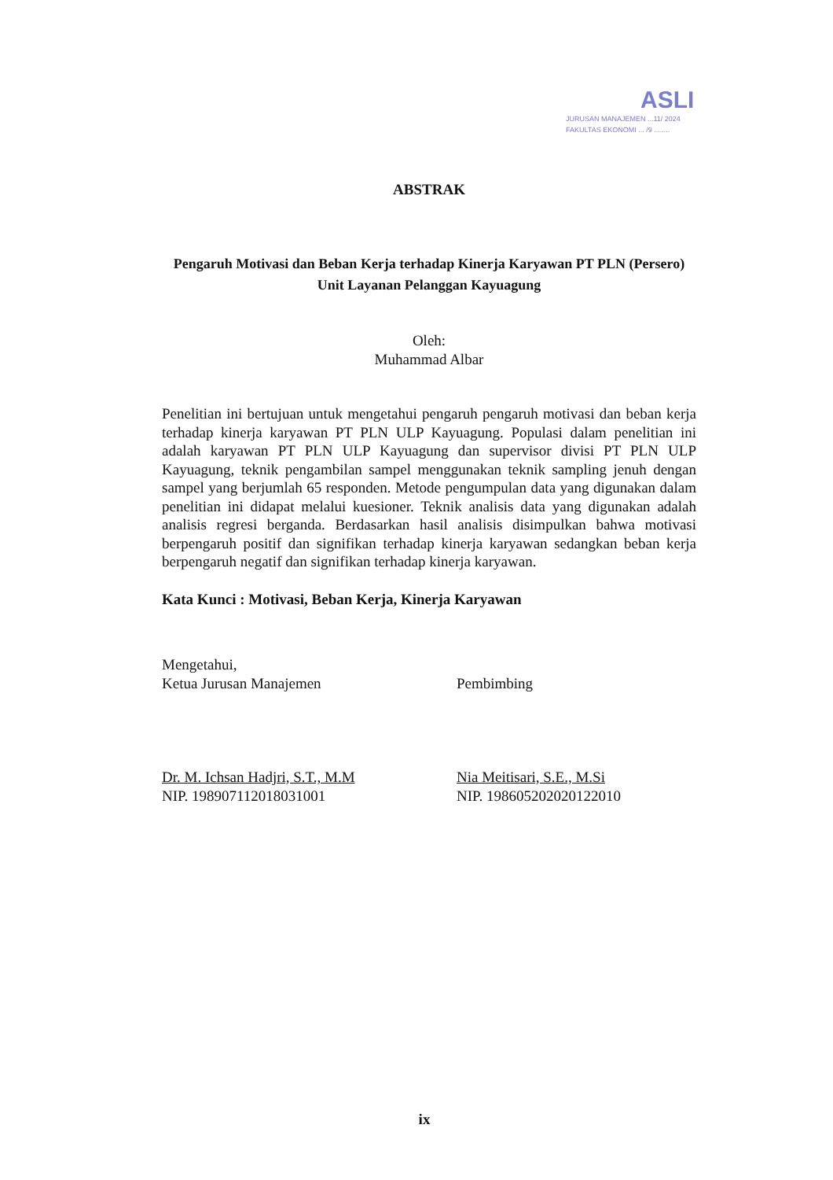ASLI
JURUSAN MANAJEMEN ...11/ 2024
FAKULTAS EKONOMI ... /9 ........
ABSTRAK
Pengaruh Motivasi dan Beban Kerja terhadap Kinerja Karyawan PT PLN (Persero) Unit Layanan Pelanggan Kayuagung
Oleh:
Muhammad Albar
Penelitian ini bertujuan untuk mengetahui pengaruh pengaruh motivasi dan beban kerja terhadap kinerja karyawan PT PLN ULP Kayuagung. Populasi dalam penelitian ini adalah karyawan PT PLN ULP Kayuagung dan supervisor divisi PT PLN ULP Kayuagung, teknik pengambilan sampel menggunakan teknik sampling jenuh dengan sampel yang berjumlah 65 responden. Metode pengumpulan data yang digunakan dalam penelitian ini didapat melalui kuesioner. Teknik analisis data yang digunakan adalah analisis regresi berganda. Berdasarkan hasil analisis disimpulkan bahwa motivasi berpengaruh positif dan signifikan terhadap kinerja karyawan sedangkan beban kerja berpengaruh negatif dan signifikan terhadap kinerja karyawan.
Kata Kunci : Motivasi, Beban Kerja, Kinerja Karyawan
Mengetahui,
Ketua Jurusan Manajemen
Dr. M. Ichsan Hadjri, S.T., M.M
NIP. 198907112018031001
Pembimbing
Nia Meitisari, S.E., M.Si
NIP. 198605202020122010
ix